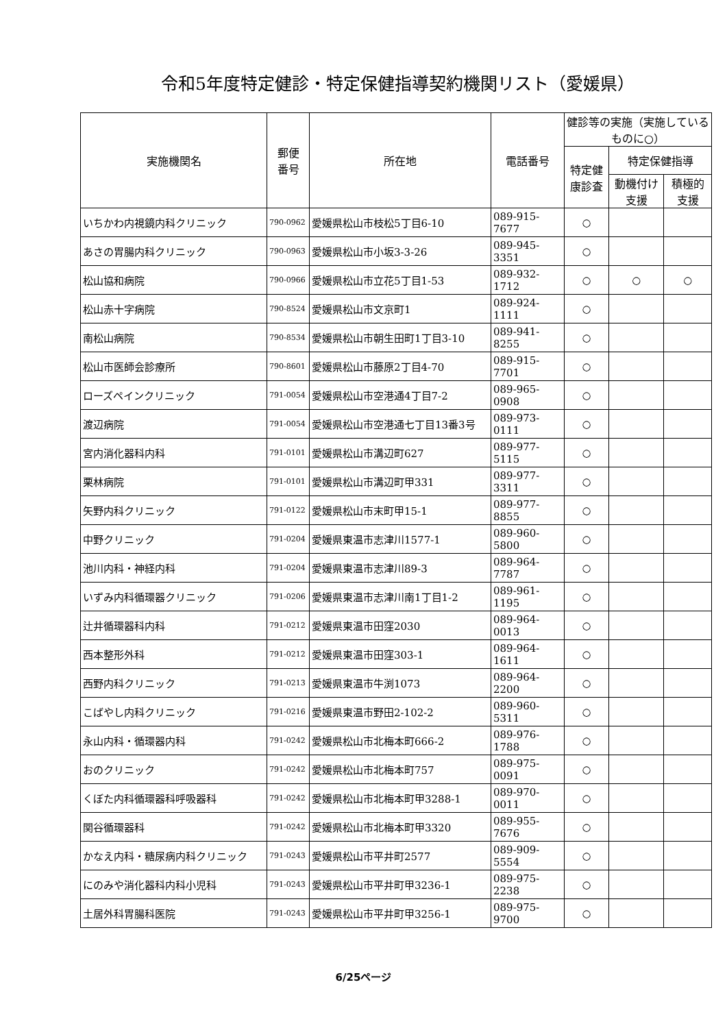令和5年度特定健診・特定保健指導契約機関リスト（愛媛県）
| 実施機関名 | 郵便 番号 | 所在地 | 電話番号 | 健診等の実施（実施しているものに○） | | |
| --- | --- | --- | --- | --- | --- | --- |
| | | | | 特定健康診査 | 特定保健指導 | |
| | | | | | 動機付け支援 | 積極的支援 |
| いちかわ内視鏡内科クリニック | 790-0962 | 愛媛県松山市枝松5丁目6-10 | 089-915-7677 | ○ | | |
| あさの胃腸内科クリニック | 790-0963 | 愛媛県松山市小坂3-3-26 | 089-945-3351 | ○ | | |
| 松山協和病院 | 790-0966 | 愛媛県松山市立花5丁目1-53 | 089-932-1712 | ○ | ○ | ○ |
| 松山赤十字病院 | 790-8524 | 愛媛県松山市文京町1 | 089-924-1111 | ○ | | |
| 南松山病院 | 790-8534 | 愛媛県松山市朝生田町1丁目3-10 | 089-941-8255 | ○ | | |
| 松山市医師会診療所 | 790-8601 | 愛媛県松山市藤原2丁目4-70 | 089-915-7701 | ○ | | |
| ローズペインクリニック | 791-0054 | 愛媛県松山市空港通4丁目7-2 | 089-965-0908 | ○ | | |
| 渡辺病院 | 791-0054 | 愛媛県松山市空港通七丁目13番3号 | 089-973-0111 | ○ | | |
| 宮内消化器科内科 | 791-0101 | 愛媛県松山市溝辺町627 | 089-977-5115 | ○ | | |
| 栗林病院 | 791-0101 | 愛媛県松山市溝辺町甲331 | 089-977-3311 | ○ | | |
| 矢野内科クリニック | 791-0122 | 愛媛県松山市末町甲15-1 | 089-977-8855 | ○ | | |
| 中野クリニック | 791-0204 | 愛媛県東温市志津川1577-1 | 089-960-5800 | ○ | | |
| 池川内科・神経内科 | 791-0204 | 愛媛県東温市志津川89-3 | 089-964-7787 | ○ | | |
| いずみ内科循環器クリニック | 791-0206 | 愛媛県東温市志津川南1丁目1-2 | 089-961-1195 | ○ | | |
| 辻井循環器科内科 | 791-0212 | 愛媛県東温市田窪2030 | 089-964-0013 | ○ | | |
| 西本整形外科 | 791-0212 | 愛媛県東温市田窪303-1 | 089-964-1611 | ○ | | |
| 西野内科クリニック | 791-0213 | 愛媛県東温市牛渕1073 | 089-964-2200 | ○ | | |
| こばやし内科クリニック | 791-0216 | 愛媛県東温市野田2-102-2 | 089-960-5311 | ○ | | |
| 永山内科・循環器内科 | 791-0242 | 愛媛県松山市北梅本町666-2 | 089-976-1788 | ○ | | |
| おのクリニック | 791-0242 | 愛媛県松山市北梅本町757 | 089-975-0091 | ○ | | |
| くぼた内科循環器科呼吸器科 | 791-0242 | 愛媛県松山市北梅本町甲3288-1 | 089-970-0011 | ○ | | |
| 関谷循環器科 | 791-0242 | 愛媛県松山市北梅本町甲3320 | 089-955-7676 | ○ | | |
| かなえ内科・糖尿病内科クリニック | 791-0243 | 愛媛県松山市平井町2577 | 089-909-5554 | ○ | | |
| にのみや消化器科内科小児科 | 791-0243 | 愛媛県松山市平井町甲3236-1 | 089-975-2238 | ○ | | |
| 土居外科胃腸科医院 | 791-0243 | 愛媛県松山市平井町甲3256-1 | 089-975-9700 | ○ | | |
6/25ページ